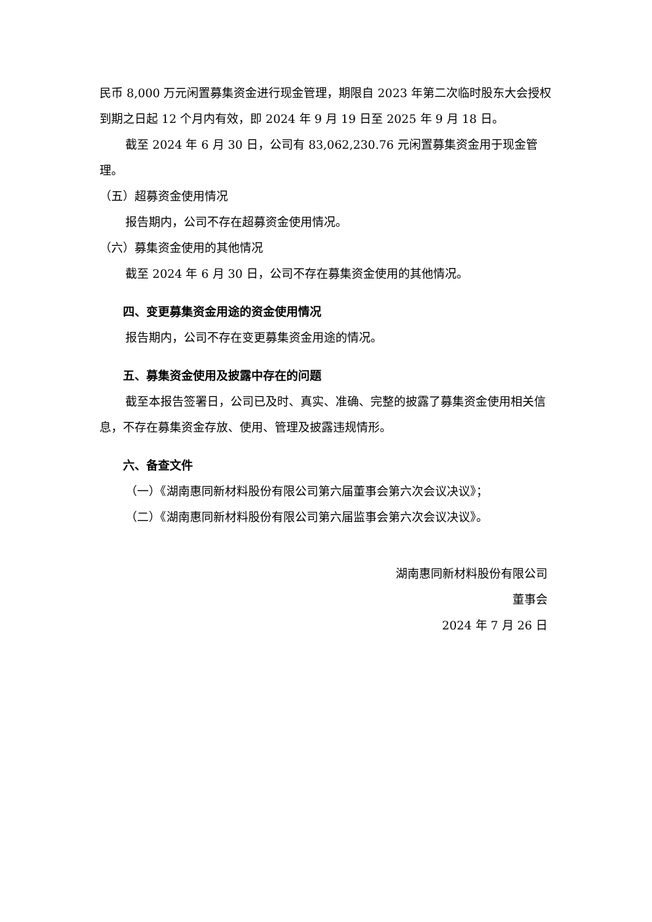民币 8,000 万元闲置募集资金进行现金管理，期限自 2023 年第二次临时股东大会授权到期之日起 12 个月内有效，即 2024 年 9 月 19 日至 2025 年 9 月 18 日。
截至 2024 年 6 月 30 日，公司有 83,062,230.76 元闲置募集资金用于现金管理。
（五）超募资金使用情况
报告期内，公司不存在超募资金使用情况。
（六）募集资金使用的其他情况
截至 2024 年 6 月 30 日，公司不存在募集资金使用的其他情况。
四、变更募集资金用途的资金使用情况
报告期内，公司不存在变更募集资金用途的情况。
五、募集资金使用及披露中存在的问题
截至本报告签署日，公司已及时、真实、准确、完整的披露了募集资金使用相关信息，不存在募集资金存放、使用、管理及披露违规情形。
六、备查文件
（一）《湖南惠同新材料股份有限公司第六届董事会第六次会议决议》；
（二）《湖南惠同新材料股份有限公司第六届监事会第六次会议决议》。
湖南惠同新材料股份有限公司
董事会
2024 年 7 月 26 日